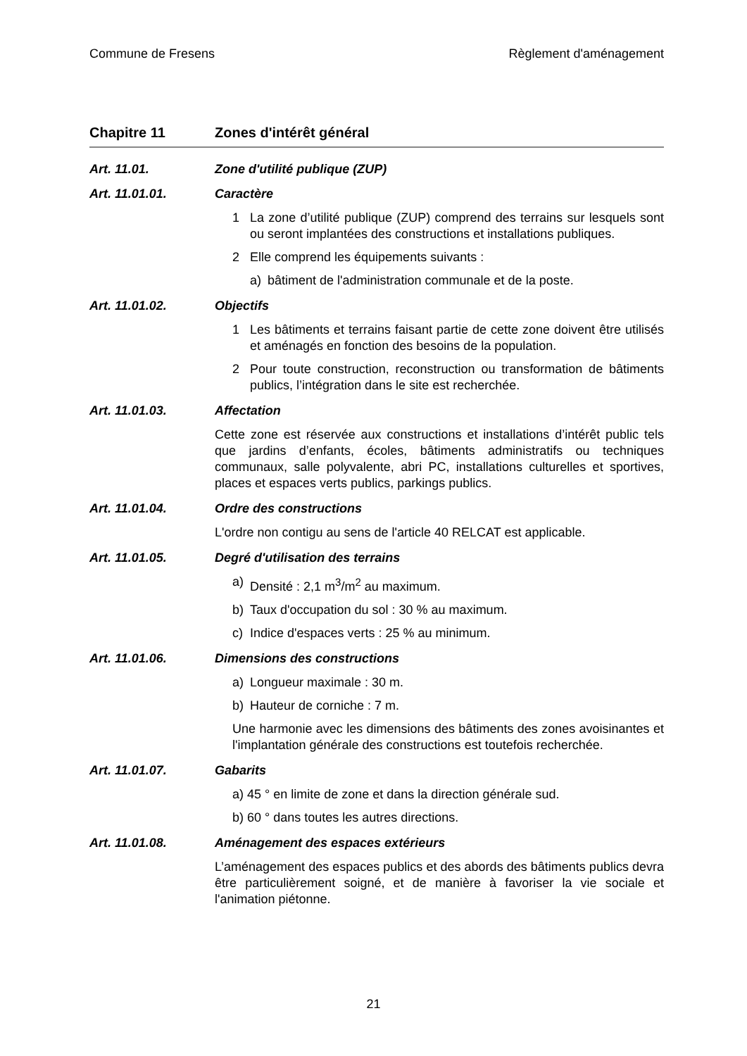Commune de Fresens Règlement d'aménagement
Chapitre 11 Zones d'intérêt général
Art. 11.01. Zone d'utilité publique (ZUP)
Art. 11.01.01. Caractère
1 La zone d’utilité publique (ZUP) comprend des terrains sur lesquels sont ou seront implantées des constructions et installations publiques.
2 Elle comprend les équipements suivants :
a) bâtiment de l'administration communale et de la poste.
Art. 11.01.02. Objectifs
1 Les bâtiments et terrains faisant partie de cette zone doivent être utilisés et aménagés en fonction des besoins de la population.
2 Pour toute construction, reconstruction ou transformation de bâtiments publics, l’intégration dans le site est recherchée.
Art. 11.01.03. Affectation
Cette zone est réservée aux constructions et installations d’intérêt public tels que jardins d’enfants, écoles, bâtiments administratifs ou techniques communaux, salle polyvalente, abri PC, installations culturelles et sportives, places et espaces verts publics, parkings publics.
Art. 11.01.04. Ordre des constructions
L'ordre non contigu au sens de l'article 40 RELCAT est applicable.
Art. 11.01.05. Degré d'utilisation des terrains
a) Densité : 2,1 m<sup>3</sup>/m<sup>2</sup> au maximum.
b) Taux d'occupation du sol : 30 % au maximum.
c) Indice d'espaces verts : 25 % au minimum.
Art. 11.01.06. Dimensions des constructions
a) Longueur maximale : 30 m.
b) Hauteur de corniche : 7 m.
Une harmonie avec les dimensions des bâtiments des zones avoisinantes et l'implantation générale des constructions est toutefois recherchée.
Art. 11.01.07. Gabarits
a) 45 ° en limite de zone et dans la direction générale sud.
b) 60 ° dans toutes les autres directions.
Art. 11.01.08. Aménagement des espaces extérieurs
L’aménagement des espaces publics et des abords des bâtiments publics devra être particulièrement soigné, et de manière à favoriser la vie sociale et l'animation piétonne.
21